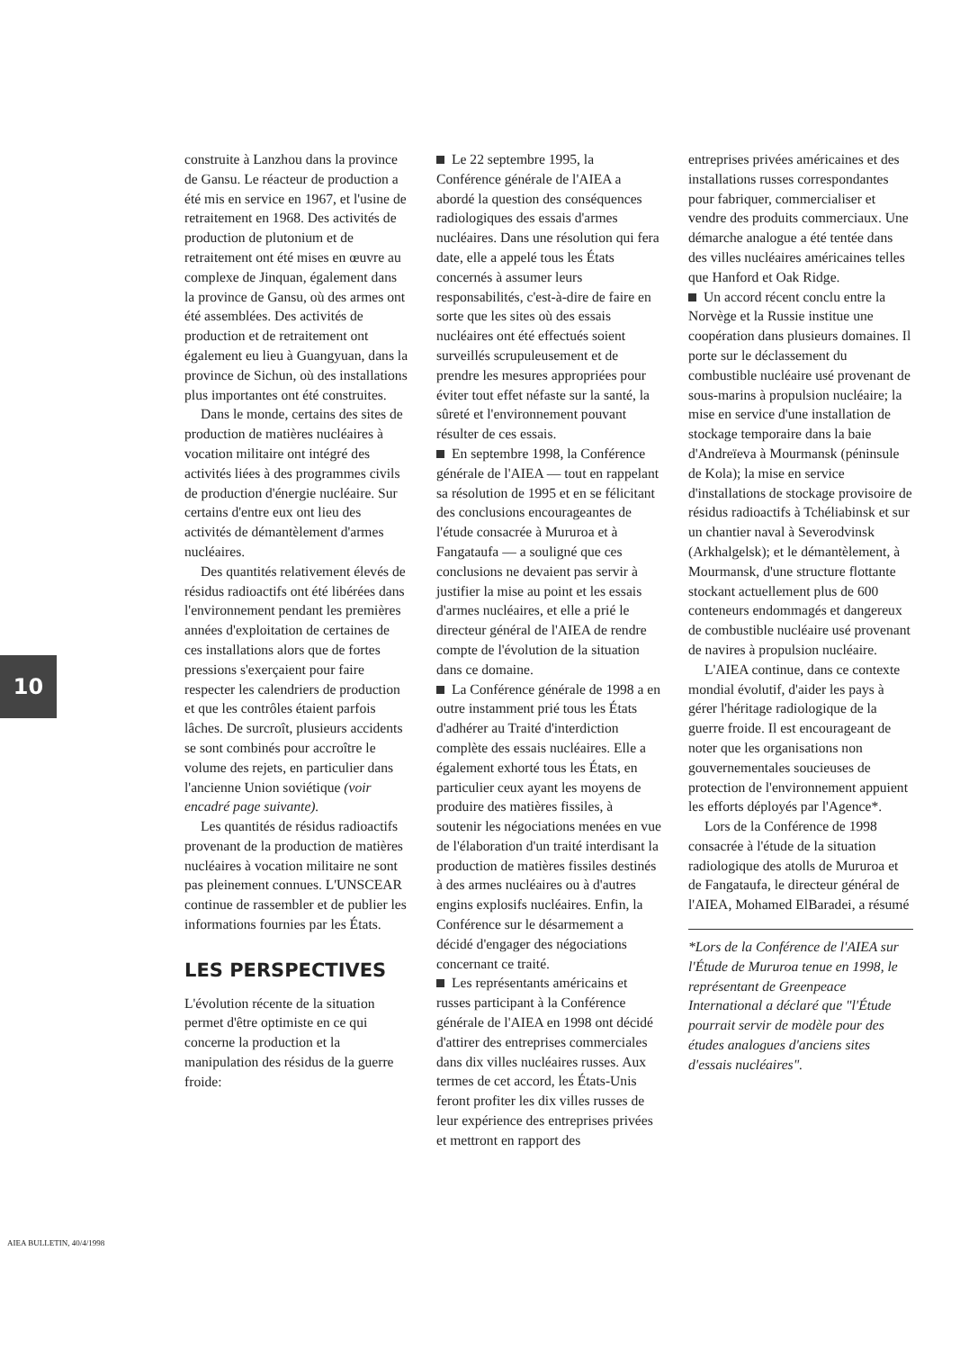construite à Lanzhou dans la province de Gansu. Le réacteur de production a été mis en service en 1967, et l'usine de retraitement en 1968. Des activités de production de plutonium et de retraitement ont été mises en œuvre au complexe de Jinquan, également dans la province de Gansu, où des armes ont été assemblées. Des activités de production et de retraitement ont également eu lieu à Guangyuan, dans la province de Sichun, où des installations plus importantes ont été construites.
Dans le monde, certains des sites de production de matières nucléaires à vocation militaire ont intégré des activités liées à des programmes civils de production d'énergie nucléaire. Sur certains d'entre eux ont lieu des activités de démantèlement d'armes nucléaires.
Des quantités relativement élevés de résidus radioactifs ont été libérées dans l'environnement pendant les premières années d'exploitation de certaines de ces installations alors que de fortes pressions s'exerçaient pour faire respecter les calendriers de production et que les contrôles étaient parfois lâches. De surcroît, plusieurs accidents se sont combinés pour accroître le volume des rejets, en particulier dans l'ancienne Union soviétique (voir encadré page suivante).
Les quantités de résidus radioactifs provenant de la production de matières nucléaires à vocation militaire ne sont pas pleinement connues. L'UNSCEAR continue de rassembler et de publier les informations fournies par les États.
LES PERSPECTIVES
L'évolution récente de la situation permet d'être optimiste en ce qui concerne la production et la manipulation des résidus de la guerre froide:
Le 22 septembre 1995, la Conférence générale de l'AIEA a abordé la question des conséquences radiologiques des essais d'armes nucléaires. Dans une résolution qui fera date, elle a appelé tous les États concernés à assumer leurs responsabilités, c'est-à-dire de faire en sorte que les sites où des essais nucléaires ont été effectués soient surveillés scrupuleusement et de prendre les mesures appropriées pour éviter tout effet néfaste sur la santé, la sûreté et l'environnement pouvant résulter de ces essais.
En septembre 1998, la Conférence générale de l'AIEA — tout en rappelant sa résolution de 1995 et en se félicitant des conclusions encourageantes de l'étude consacrée à Mururoa et à Fangataufa — a souligné que ces conclusions ne devaient pas servir à justifier la mise au point et les essais d'armes nucléaires, et elle a prié le directeur général de l'AIEA de rendre compte de l'évolution de la situation dans ce domaine.
La Conférence générale de 1998 a en outre instamment prié tous les États d'adhérer au Traité d'interdiction complète des essais nucléaires. Elle a également exhorté tous les États, en particulier ceux ayant les moyens de produire des matières fissiles, à soutenir les négociations menées en vue de l'élaboration d'un traité interdisant la production de matières fissiles destinés à des armes nucléaires ou à d'autres engins explosifs nucléaires. Enfin, la Conférence sur le désarmement a décidé d'engager des négociations concernant ce traité.
Les représentants américains et russes participant à la Conférence générale de l'AIEA en 1998 ont décidé d'attirer des entreprises commerciales dans dix villes nucléaires russes. Aux termes de cet accord, les États-Unis feront profiter les dix villes russes de leur expérience des entreprises privées et mettront en rapport des
entreprises privées américaines et des installations russes correspondantes pour fabriquer, commercialiser et vendre des produits commerciaux. Une démarche analogue a été tentée dans des villes nucléaires américaines telles que Hanford et Oak Ridge.
Un accord récent conclu entre la Norvège et la Russie institue une coopération dans plusieurs domaines. Il porte sur le déclassement du combustible nucléaire usé provenant de sous-marins à propulsion nucléaire; la mise en service d'une installation de stockage temporaire dans la baie d'Andreïeva à Mourmansk (péninsule de Kola); la mise en service d'installations de stockage provisoire de résidus radioactifs à Tchéliabinsk et sur un chantier naval à Severodvinsk (Arkhalgelsk); et le démantèlement, à Mourmansk, d'une structure flottante stockant actuellement plus de 600 conteneurs endommagés et dangereux de combustible nucléaire usé provenant de navires à propulsion nucléaire.
L'AIEA continue, dans ce contexte mondial évolutif, d'aider les pays à gérer l'héritage radiologique de la guerre froide. Il est encourageant de noter que les organisations non gouvernementales soucieuses de protection de l'environnement appuient les efforts déployés par l'Agence*.
Lors de la Conférence de 1998 consacrée à l'étude de la situation radiologique des atolls de Mururoa et de Fangataufa, le directeur général de l'AIEA, Mohamed ElBaradei, a résumé
*Lors de la Conférence de l'AIEA sur l'Étude de Mururoa tenue en 1998, le représentant de Greenpeace International a déclaré que "l'Étude pourrait servir de modèle pour des études analogues d'anciens sites d'essais nucléaires".
10
AIEA BULLETIN, 40/4/1998